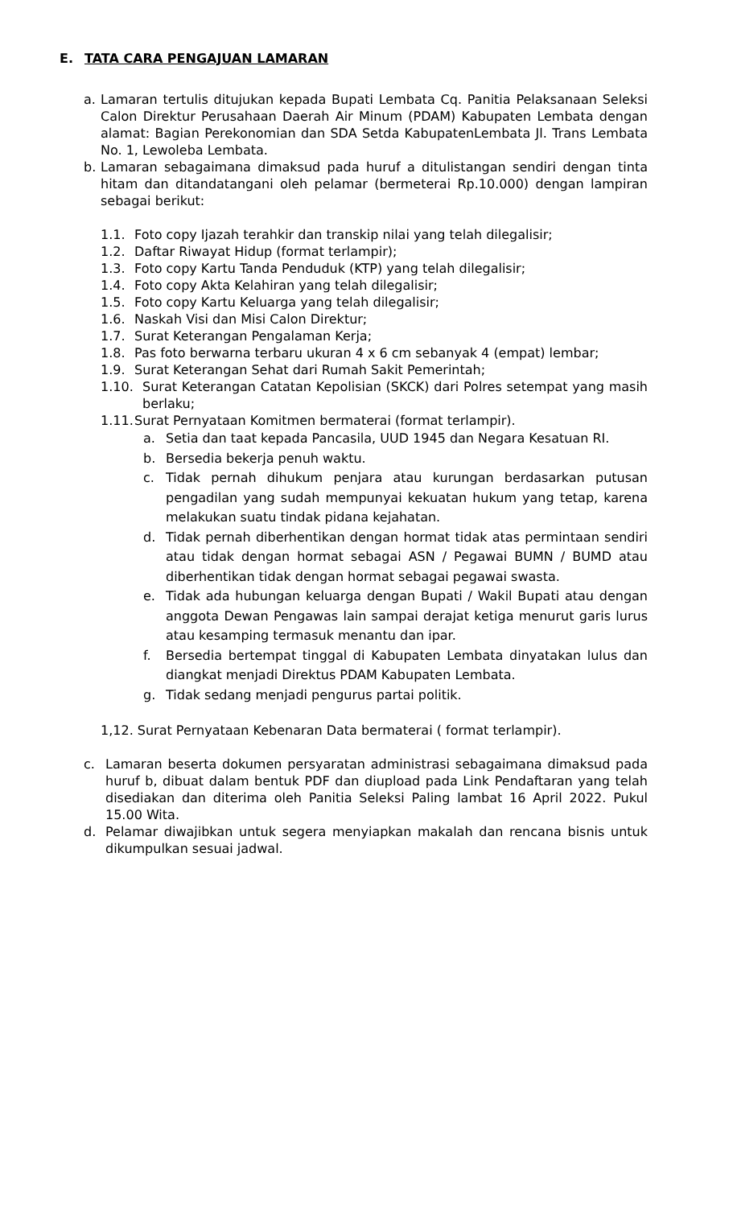E. TATA CARA PENGAJUAN LAMARAN
a. Lamaran tertulis ditujukan kepada Bupati Lembata Cq. Panitia Pelaksanaan Seleksi Calon Direktur Perusahaan Daerah Air Minum (PDAM) Kabupaten Lembata dengan alamat: Bagian Perekonomian dan SDA Setda KabupatenLembata Jl. Trans Lembata No. 1, Lewoleba Lembata.
b. Lamaran sebagaimana dimaksud pada huruf a ditulistangan sendiri dengan tinta hitam dan ditandatangani oleh pelamar (bermeterai Rp.10.000) dengan lampiran sebagai berikut:
1.1. Foto copy Ijazah terahkir dan transkip nilai yang telah dilegalisir;
1.2. Daftar Riwayat Hidup (format terlampir);
1.3. Foto copy Kartu Tanda Penduduk (KTP) yang telah dilegalisir;
1.4. Foto copy Akta Kelahiran yang telah dilegalisir;
1.5. Foto copy Kartu Keluarga yang telah dilegalisir;
1.6. Naskah Visi dan Misi Calon Direktur;
1.7. Surat Keterangan Pengalaman Kerja;
1.8. Pas foto berwarna terbaru ukuran 4 x 6 cm sebanyak 4 (empat) lembar;
1.9. Surat Keterangan Sehat dari Rumah Sakit Pemerintah;
1.10. Surat Keterangan Catatan Kepolisian (SKCK) dari Polres setempat yang masih berlaku;
1.11. Surat Pernyataan Komitmen bermaterai (format terlampir).
a. Setia dan taat kepada Pancasila, UUD 1945 dan Negara Kesatuan RI.
b. Bersedia bekerja penuh waktu.
c. Tidak pernah dihukum penjara atau kurungan berdasarkan putusan pengadilan yang sudah mempunyai kekuatan hukum yang tetap, karena melakukan suatu tindak pidana kejahatan.
d. Tidak pernah diberhentikan dengan hormat tidak atas permintaan sendiri atau tidak dengan hormat sebagai ASN / Pegawai BUMN / BUMD atau diberhentikan tidak dengan hormat sebagai pegawai swasta.
e. Tidak ada hubungan keluarga dengan Bupati / Wakil Bupati atau dengan anggota Dewan Pengawas lain sampai derajat ketiga menurut garis lurus atau kesamping termasuk menantu dan ipar.
f. Bersedia bertempat tinggal di Kabupaten Lembata dinyatakan lulus dan diangkat menjadi Direktus PDAM Kabupaten Lembata.
g. Tidak sedang menjadi pengurus partai politik.
1,12. Surat Pernyataan Kebenaran Data bermaterai ( format terlampir).
c. Lamaran beserta dokumen persyaratan administrasi sebagaimana dimaksud pada huruf b, dibuat dalam bentuk PDF dan diupload pada Link Pendaftaran yang telah disediakan dan diterima oleh Panitia Seleksi Paling lambat 16 April 2022. Pukul 15.00 Wita.
d. Pelamar diwajibkan untuk segera menyiapkan makalah dan rencana bisnis untuk dikumpulkan sesuai jadwal.